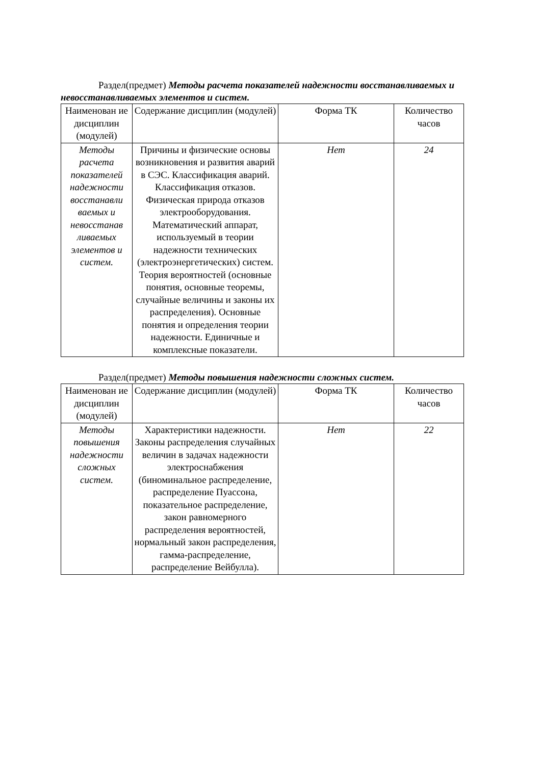Раздел(предмет) Методы расчета показателей надежности восстанавливаемых и невосстанавливаемых элементов и систем.
| Наименован ие дисциплин (модулей) | Содержание дисциплин (модулей) | Форма ТК | Количество часов |
| --- | --- | --- | --- |
| Методы расчета показателей надежности восстанавли ваемых и невосстанав ливаемых элементов и систем. | Причины и физические основы возникновения и развития аварий в СЭС. Классификация аварий. Классификация отказов. Физическая природа отказов электрооборудования. Математический аппарат, используемый в теории надежности технических (электроэнергетических) систем. Теория вероятностей (основные понятия, основные теоремы, случайные величины и законы их распределения). Основные понятия и определения теории надежности. Единичные и комплексные показатели. | Нет | 24 |
Раздел(предмет) Методы повышения надежности сложных систем.
| Наименован ие дисциплин (модулей) | Содержание дисциплин (модулей) | Форма ТК | Количество часов |
| --- | --- | --- | --- |
| Методы повышения надежности сложных систем. | Характеристики надежности. Законы распределения случайных величин в задачах надежности электроснабжения (биноминальное распределение, распределение Пуассона, показательное распределение, закон равномерного распределения вероятностей, нормальный закон распределения, гамма-распределение, распределение Вейбулла). | Нет | 22 |